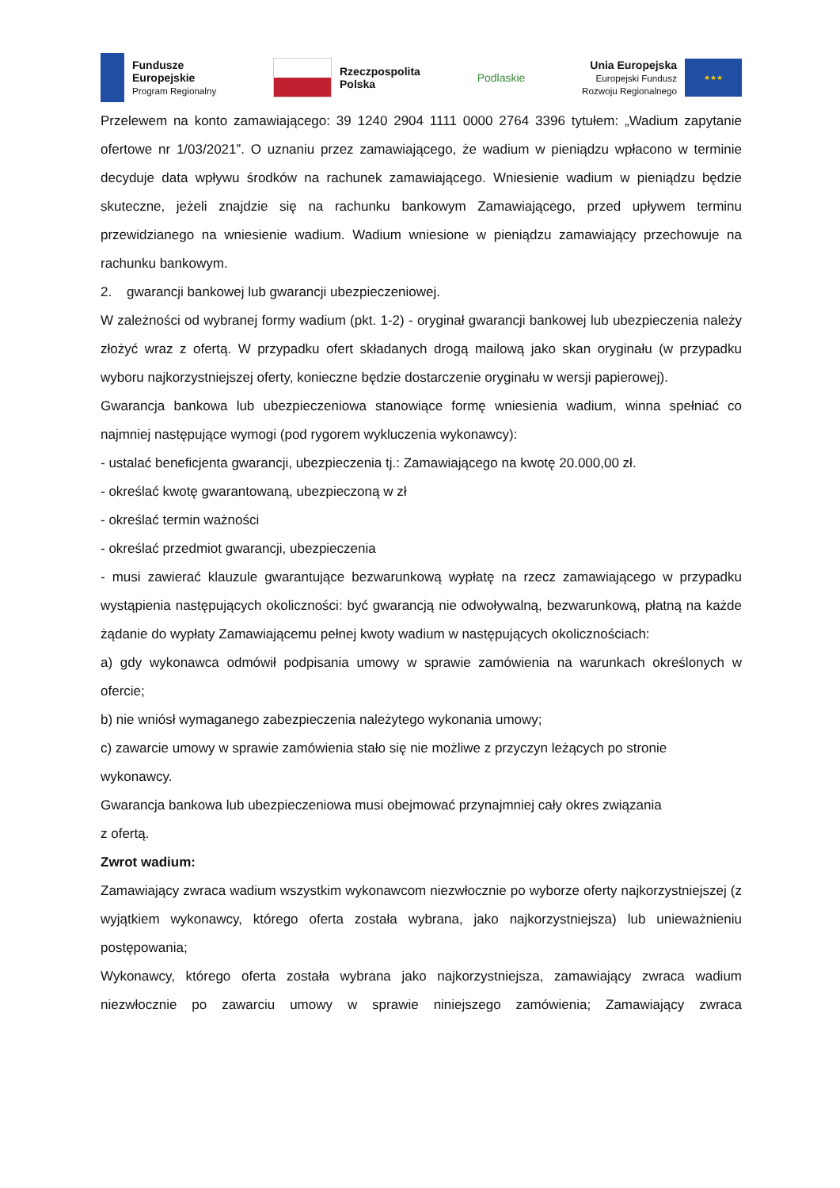Fundusze
Europejskie
Program Regionalny
Rzeczpospolita
Polska
Podlaskie
Unia Europejska
Europejski Fundusz
Rozwoju Regionalnego
★★★
Przelewem na konto zamawiającego: 39 1240 2904 1111 0000 2764 3396 tytułem: „Wadium zapytanie ofertowe nr 1/03/2021”. O uznaniu przez zamawiającego, że wadium w pieniądzu wpłacono w terminie decyduje data wpływu środków na rachunek zamawiającego. Wniesienie wadium w pieniądzu będzie skuteczne, jeżeli znajdzie się na rachunku bankowym Zamawiającego, przed upływem terminu przewidzianego na wniesienie wadium. Wadium wniesione w pieniądzu zamawiający przechowuje na rachunku bankowym.
2. gwarancji bankowej lub gwarancji ubezpieczeniowej.
W zależności od wybranej formy wadium (pkt. 1-2) - oryginał gwarancji bankowej lub ubezpieczenia należy złożyć wraz z ofertą. W przypadku ofert składanych drogą mailową jako skan oryginału (w przypadku wyboru najkorzystniejszej oferty, konieczne będzie dostarczenie oryginału w wersji papierowej).
Gwarancja bankowa lub ubezpieczeniowa stanowiące formę wniesienia wadium, winna spełniać co najmniej następujące wymogi (pod rygorem wykluczenia wykonawcy):
- ustalać beneficjenta gwarancji, ubezpieczenia tj.: Zamawiającego na kwotę 20.000,00 zł.
- określać kwotę gwarantowaną, ubezpieczoną w zł
- określać termin ważności
- określać przedmiot gwarancji, ubezpieczenia
- musi zawierać klauzule gwarantujące bezwarunkową wypłatę na rzecz zamawiającego w przypadku wystąpienia następujących okoliczności: być gwarancją nie odwoływalną, bezwarunkową, płatną na każde żądanie do wypłaty Zamawiającemu pełnej kwoty wadium w następujących okolicznościach:
a) gdy wykonawca odmówił podpisania umowy w sprawie zamówienia na warunkach określonych w ofercie;
b) nie wniósł wymaganego zabezpieczenia należytego wykonania umowy;
c) zawarcie umowy w sprawie zamówienia stało się nie możliwe z przyczyn leżących po stronie
wykonawcy.
Gwarancja bankowa lub ubezpieczeniowa musi obejmować przynajmniej cały okres związania
z ofertą.
Zwrot wadium:
Zamawiający zwraca wadium wszystkim wykonawcom niezwłocznie po wyborze oferty najkorzystniejszej (z wyjątkiem wykonawcy, którego oferta została wybrana, jako najkorzystniejsza) lub unieważnieniu postępowania;
Wykonawcy, którego oferta została wybrana jako najkorzystniejsza, zamawiający zwraca wadium niezwłocznie po zawarciu umowy w sprawie niniejszego zamówienia; Zamawiający zwraca